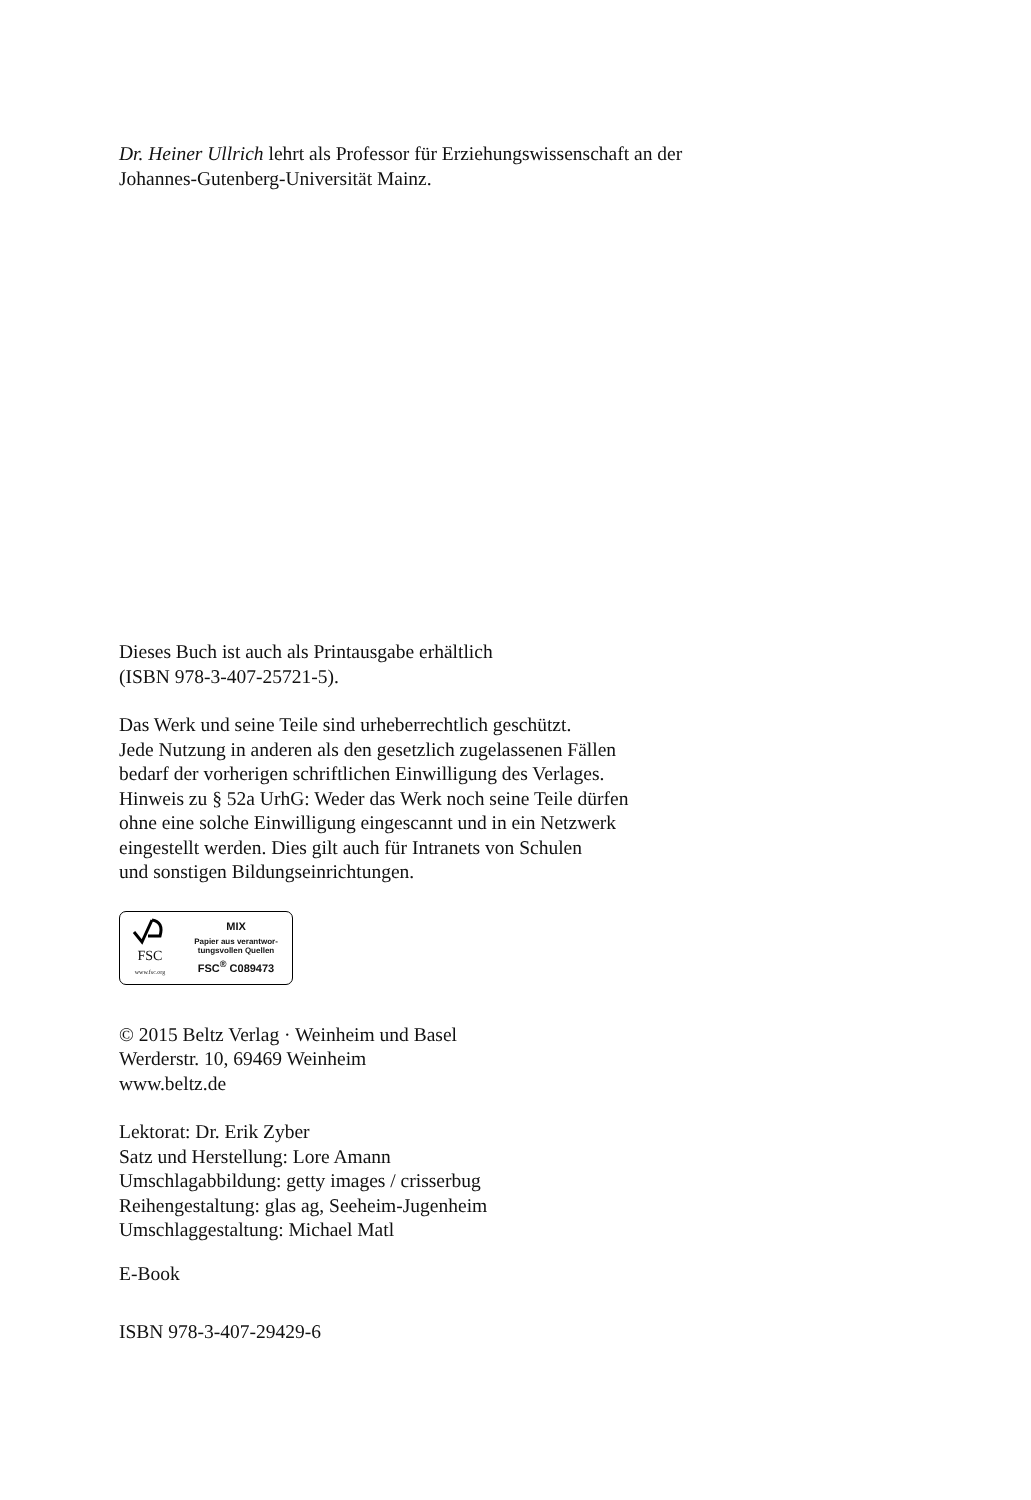Dr. Heiner Ullrich lehrt als Professor für Erziehungswissenschaft an der
Johannes-Gutenberg-Universität Mainz.
Dieses Buch ist auch als Printausgabe erhältlich
(ISBN 978-3-407-25721-5).
Das Werk und seine Teile sind urheberrechtlich geschützt.
Jede Nutzung in anderen als den gesetzlich zugelassenen Fällen
bedarf der vorherigen schriftlichen Einwilligung des Verlages.
Hinweis zu § 52a UrhG: Weder das Werk noch seine Teile dürfen
ohne eine solche Einwilligung eingescannt und in ein Netzwerk
eingestellt werden. Dies gilt auch für Intranets von Schulen
und sonstigen Bildungseinrichtungen.
FSC
www.fsc.org
MIX
Papier aus verantwor-
tungsvollen Quellen
FSC<sup>®</sup> C089473
© 2015 Beltz Verlag · Weinheim und Basel
Werderstr. 10, 69469 Weinheim
www.beltz.de
Lektorat: Dr. Erik Zyber
Satz und Herstellung: Lore Amann
Umschlagabbildung: getty images / crisserbug
Reihengestaltung: glas ag, Seeheim-Jugenheim
Umschlaggestaltung: Michael Matl
E-Book
ISBN 978-3-407-29429-6